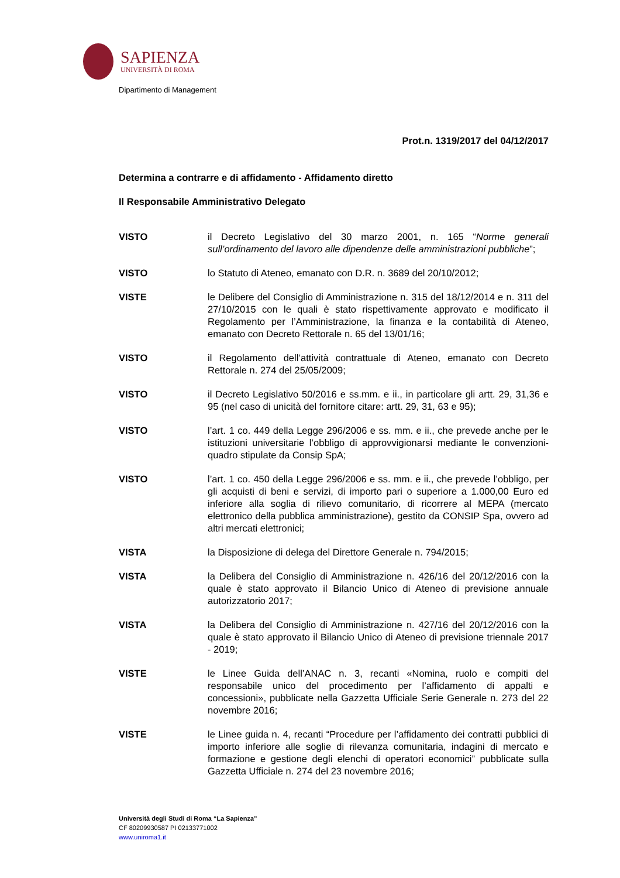SAPIENZA
UNIVERSITÀ DI ROMA
Dipartimento di Management
Prot.n. 1319/2017 del 04/12/2017
Determina a contrarre e di affidamento - Affidamento diretto
Il Responsabile Amministrativo Delegato
VISTO il Decreto Legislativo del 30 marzo 2001, n. 165 “Norme generali sull’ordinamento del lavoro alle dipendenze delle amministrazioni pubbliche”;
VISTO lo Statuto di Ateneo, emanato con D.R. n. 3689 del 20/10/2012;
VISTE le Delibere del Consiglio di Amministrazione n. 315 del 18/12/2014 e n. 311 del 27/10/2015 con le quali è stato rispettivamente approvato e modificato il Regolamento per l’Amministrazione, la finanza e la contabilità di Ateneo, emanato con Decreto Rettorale n. 65 del 13/01/16;
VISTO il Regolamento dell’attività contrattuale di Ateneo, emanato con Decreto Rettorale n. 274 del 25/05/2009;
VISTO il Decreto Legislativo 50/2016 e ss.mm. e ii., in particolare gli artt. 29, 31,36 e 95 (nel caso di unicità del fornitore citare: artt. 29, 31, 63 e 95);
VISTO l’art. 1 co. 449 della Legge 296/2006 e ss. mm. e ii., che prevede anche per le istituzioni universitarie l’obbligo di approvvigionarsi mediante le convenzioni-quadro stipulate da Consip SpA;
VISTO l’art. 1 co. 450 della Legge 296/2006 e ss. mm. e ii., che prevede l’obbligo, per gli acquisti di beni e servizi, di importo pari o superiore a 1.000,00 Euro ed inferiore alla soglia di rilievo comunitario, di ricorrere al MEPA (mercato elettronico della pubblica amministrazione), gestito da CONSIP Spa, ovvero ad altri mercati elettronici;
VISTA la Disposizione di delega del Direttore Generale n. 794/2015;
VISTA la Delibera del Consiglio di Amministrazione n. 426/16 del 20/12/2016 con la quale è stato approvato il Bilancio Unico di Ateneo di previsione annuale autorizzatorio 2017;
VISTA la Delibera del Consiglio di Amministrazione n. 427/16 del 20/12/2016 con la quale è stato approvato il Bilancio Unico di Ateneo di previsione triennale 2017 - 2019;
VISTE le Linee Guida dell’ANAC n. 3, recanti «Nomina, ruolo e compiti del responsabile unico del procedimento per l’affidamento di appalti e concessioni», pubblicate nella Gazzetta Ufficiale Serie Generale n. 273 del 22 novembre 2016;
VISTE le Linee guida n. 4, recanti “Procedure per l’affidamento dei contratti pubblici di importo inferiore alle soglie di rilevanza comunitaria, indagini di mercato e formazione e gestione degli elenchi di operatori economici” pubblicate sulla Gazzetta Ufficiale n. 274 del 23 novembre 2016;
Università degli Studi di Roma “La Sapienza”
CF 80209930587 PI 02133771002
www.uniroma1.it